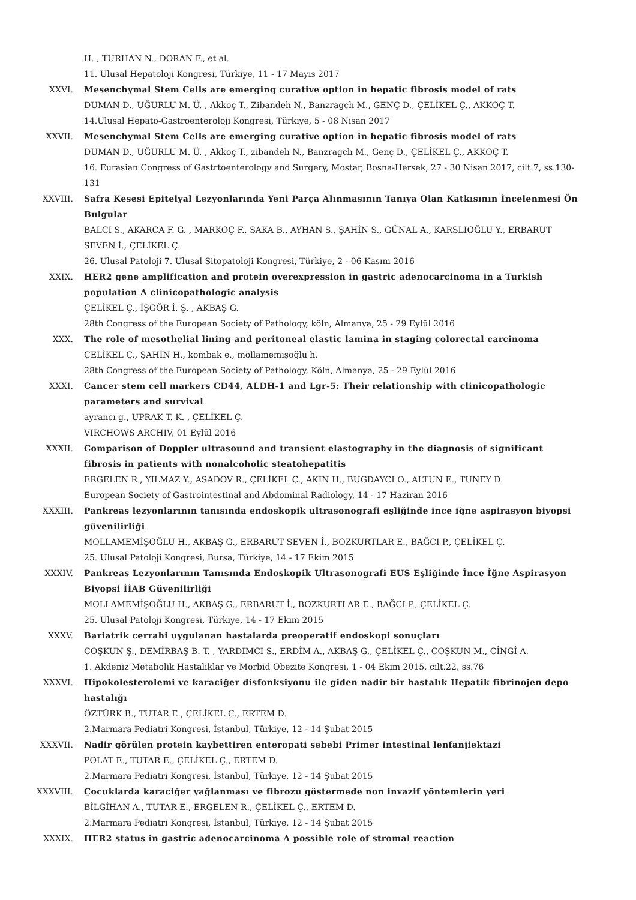H. , TURHAN N., DORAN F., et al.
11. Ulusal Hepatoloji Kongresi, Türkiye, 11 - 17 Mayıs 2017
XXVI. Mesenchymal Stem Cells are emerging curative option in hepatic fibrosis model of rats
DUMAN D., UĞURLU M. Ü. , Akkoç T., Zibandeh N., Banzragch M., GENÇ D., ÇELİKEL Ç., AKKOÇ T.
14.Ulusal Hepato-Gastroenteroloji Kongresi, Türkiye, 5 - 08 Nisan 2017
XXVII. Mesenchymal Stem Cells are emerging curative option in hepatic fibrosis model of rats
DUMAN D., UĞURLU M. Ü. , Akkoç T., zibandeh N., Banzragch M., Genç D., ÇELİKEL Ç., AKKOÇ T.
16. Eurasian Congress of Gastrtoenterology and Surgery, Mostar, Bosna-Hersek, 27 - 30 Nisan 2017, cilt.7, ss.130-131
XXVIII. Safra Kesesi Epitelyal Lezyonlarında Yeni Parça Alınmasının Tanıya Olan Katkısının İncelenmesi Ön Bulgular
BALCI S., AKARCA F. G. , MARKOÇ F., SAKA B., AYHAN S., ŞAHİN S., GÜNAL A., KARSLIOĞLU Y., ERBARUT SEVEN İ., ÇELİKEL Ç.
26. Ulusal Patoloji 7. Ulusal Sitopatoloji Kongresi, Türkiye, 2 - 06 Kasım 2016
XXIX. HER2 gene amplification and protein overexpression in gastric adenocarcinoma in a Turkish population A clinicopathologic analysis
ÇELİKEL Ç., İŞGÖR İ. Ş. , AKBAŞ G.
28th Congress of the European Society of Pathology, köln, Almanya, 25 - 29 Eylül 2016
XXX. The role of mesothelial lining and peritoneal elastic lamina in staging colorectal carcinoma
ÇELİKEL Ç., ŞAHİN H., kombak e., mollamemişoğlu h.
28th Congress of the European Society of Pathology, Köln, Almanya, 25 - 29 Eylül 2016
XXXI. Cancer stem cell markers CD44, ALDH-1 and Lgr-5: Their relationship with clinicopathologic parameters and survival
ayrancı g., UPRAK T. K. , ÇELİKEL Ç.
VIRCHOWS ARCHIV, 01 Eylül 2016
XXXII. Comparison of Doppler ultrasound and transient elastography in the diagnosis of significant fibrosis in patients with nonalcoholic steatohepatitis
ERGELEN R., YILMAZ Y., ASADOV R., ÇELİKEL Ç., AKIN H., BUGDAYCI O., ALTUN E., TUNEY D.
European Society of Gastrointestinal and Abdominal Radiology, 14 - 17 Haziran 2016
XXXIII. Pankreas lezyonlarının tanısında endoskopik ultrasonografi eşliğinde ince iğne aspirasyon biyopsi güvenilirliği
MOLLAMEMİŞOĞLU H., AKBAŞ G., ERBARUT SEVEN İ., BOZKURTLAR E., BAĞCI P., ÇELİKEL Ç.
25. Ulusal Patoloji Kongresi, Bursa, Türkiye, 14 - 17 Ekim 2015
XXXIV. Pankreas Lezyonlarının Tanısında Endoskopik Ultrasonografi EUS Eşliğinde İnce İğne Aspirasyon Biyopsi İİAB Güvenilirliği
MOLLAMEMİŞOĞLU H., AKBAŞ G., ERBARUT İ., BOZKURTLAR E., BAĞCI P., ÇELİKEL Ç.
25. Ulusal Patoloji Kongresi, Türkiye, 14 - 17 Ekim 2015
XXXV. Bariatrik cerrahi uygulanan hastalarda preoperatif endoskopi sonuçları
COŞKUN Ş., DEMİRBAŞ B. T. , YARDIMCI S., ERDİM A., AKBAŞ G., ÇELİKEL Ç., COŞKUN M., CİNGİ A.
1. Akdeniz Metabolik Hastalıklar ve Morbid Obezite Kongresi, 1 - 04 Ekim 2015, cilt.22, ss.76
XXXVI. Hipokolesterolemi ve karaciğer disfonksiyonu ile giden nadir bir hastalık Hepatik fibrinojen depo hastalığı
ÖZTÜRK B., TUTAR E., ÇELİKEL Ç., ERTEM D.
2.Marmara Pediatri Kongresi, İstanbul, Türkiye, 12 - 14 Şubat 2015
XXXVII. Nadir görülen protein kaybettiren enteropati sebebi Primer intestinal lenfanjiektazi
POLAT E., TUTAR E., ÇELİKEL Ç., ERTEM D.
2.Marmara Pediatri Kongresi, İstanbul, Türkiye, 12 - 14 Şubat 2015
XXXVIII. Çocuklarda karaciğer yağlanması ve fibrozu göstermede non invazif yöntemlerin yeri
BİLGİHAN A., TUTAR E., ERGELEN R., ÇELİKEL Ç., ERTEM D.
2.Marmara Pediatri Kongresi, İstanbul, Türkiye, 12 - 14 Şubat 2015
XXXIX. HER2 status in gastric adenocarcinoma A possible role of stromal reaction